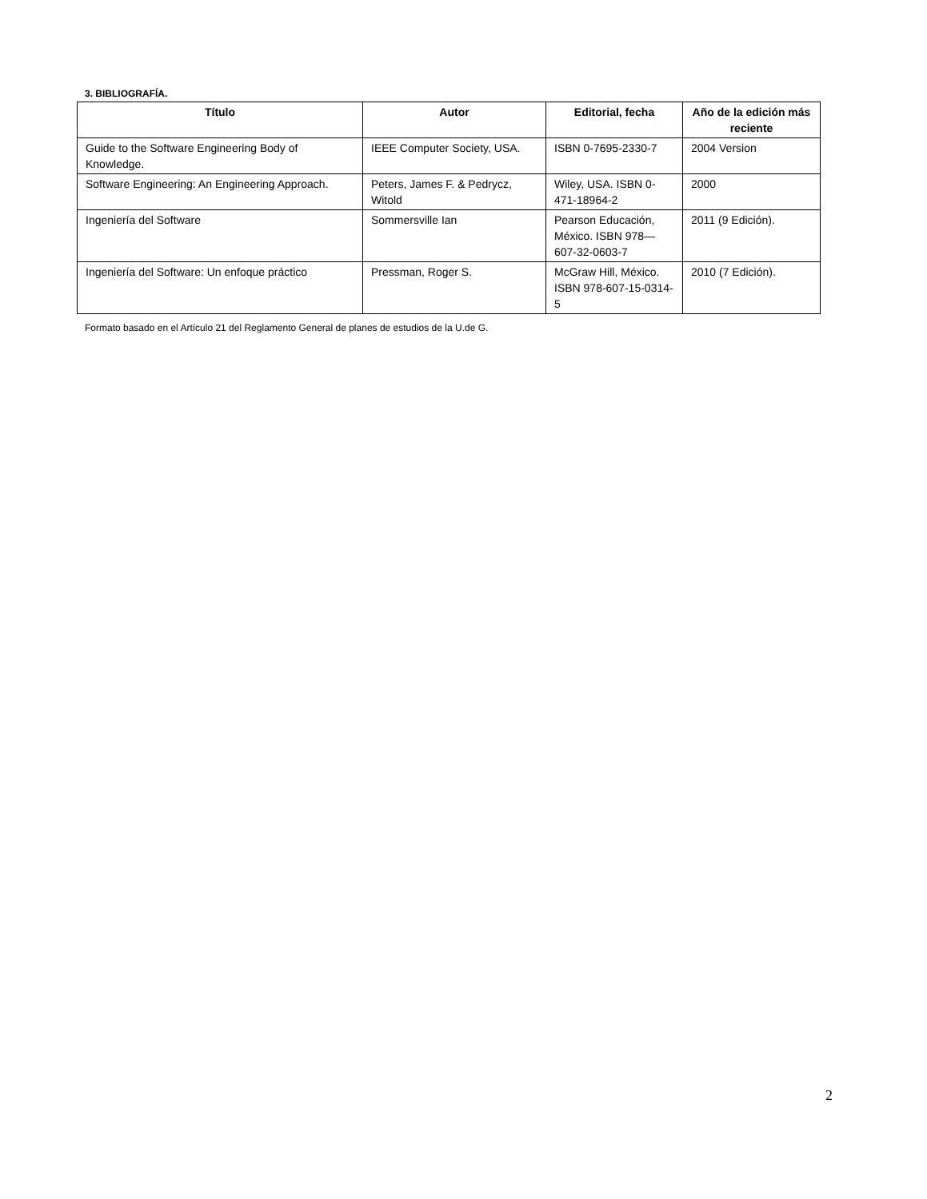3. BIBLIOGRAFÍA.
| Título | Autor | Editorial, fecha | Año de la edición más reciente |
| --- | --- | --- | --- |
| Guide to the Software Engineering Body of Knowledge. | IEEE Computer Society, USA. | ISBN 0-7695-2330-7 | 2004 Version |
| Software Engineering: An Engineering Approach. | Peters, James F. & Pedrycz, Witold | Wiley, USA. ISBN 0-471-18964-2 | 2000 |
| Ingeniería del Software | Sommersville Ian | Pearson Educación, México. ISBN 978—607-32-0603-7 | 2011 (9 Edición). |
| Ingeniería del Software: Un enfoque práctico | Pressman, Roger S. | McGraw Hill, México. ISBN 978-607-15-0314-5 | 2010 (7 Edición). |
Formato basado en el Artículo 21 del Reglamento General de planes de estudios de la U.de G.
2